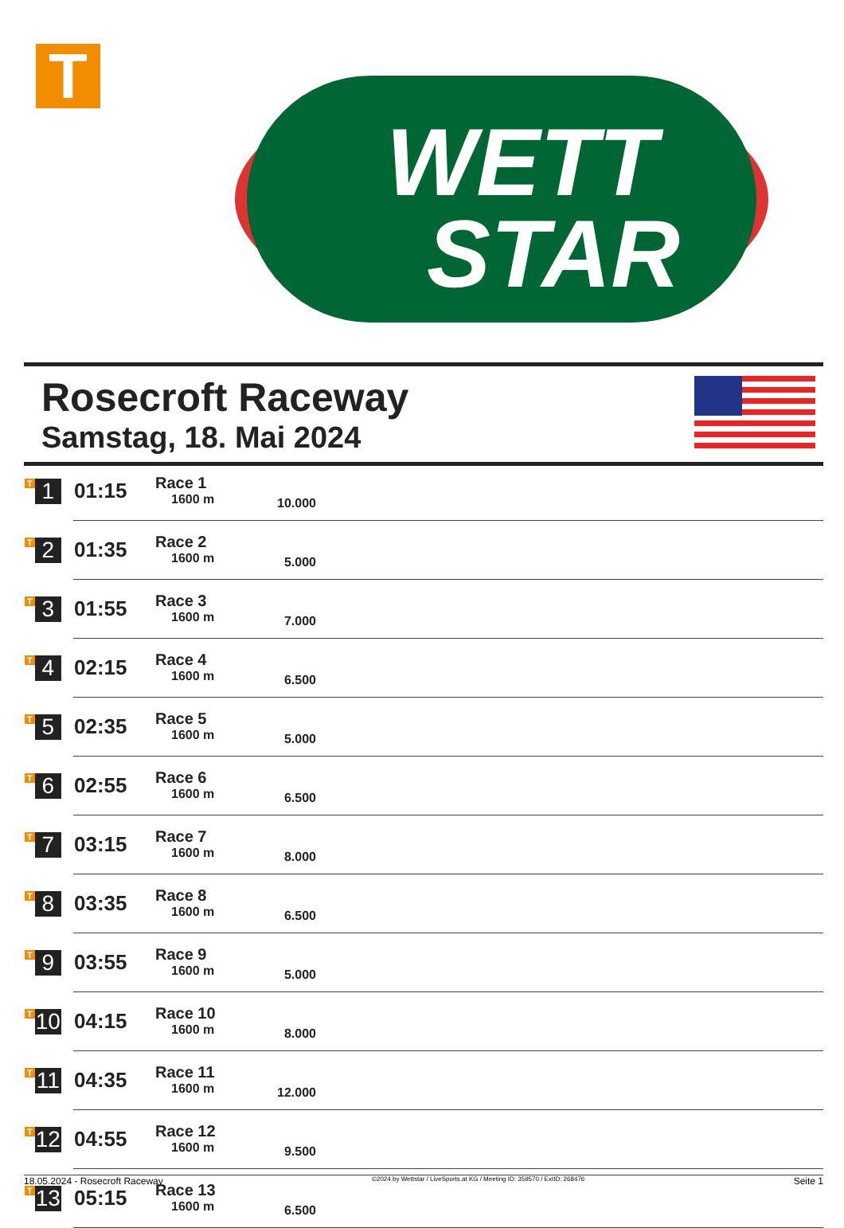T
WETT
STAR
Rosecroft Raceway
Samstag, 18. Mai 2024
| T 1 | 01:15 | Race 1 1600 m | 10.000 | |
| T 2 | 01:35 | Race 2 1600 m | 5.000 | |
| T 3 | 01:55 | Race 3 1600 m | 7.000 | |
| T 4 | 02:15 | Race 4 1600 m | 6.500 | |
| T 5 | 02:35 | Race 5 1600 m | 5.000 | |
| T 6 | 02:55 | Race 6 1600 m | 6.500 | |
| T 7 | 03:15 | Race 7 1600 m | 8.000 | |
| T 8 | 03:35 | Race 8 1600 m | 6.500 | |
| T 9 | 03:55 | Race 9 1600 m | 5.000 | |
| T 10 | 04:15 | Race 10 1600 m | 8.000 | |
| T 11 | 04:35 | Race 11 1600 m | 12.000 | |
| T 12 | 04:55 | Race 12 1600 m | 9.500 | |
| T 13 | 05:15 | Race 13 1600 m | 6.500 | |
18.05.2024 - Rosecroft Raceway ©2024 by Wettstar / LiveSports.at KG / Meeting ID: 359570 / ExtID: 268476 Seite 1